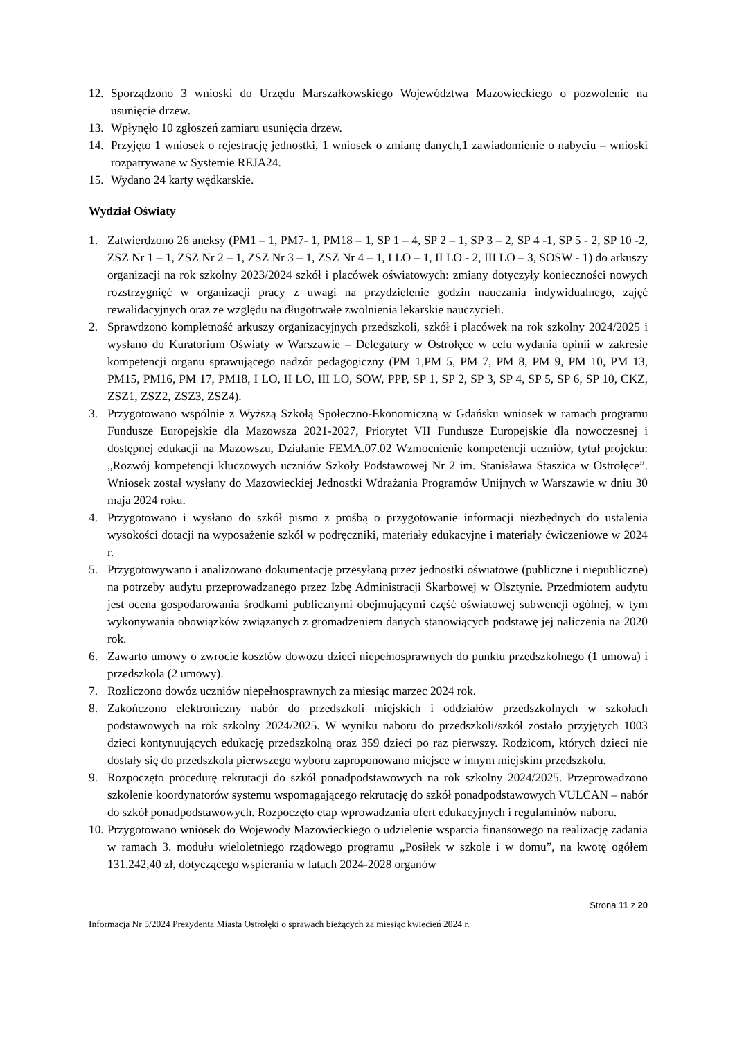12. Sporządzono 3 wnioski do Urzędu Marszałkowskiego Województwa Mazowieckiego o pozwolenie na usunięcie drzew.
13. Wpłynęło 10 zgłoszeń zamiaru usunięcia drzew.
14. Przyjęto 1 wniosek o rejestrację jednostki, 1 wniosek o zmianę danych,1 zawiadomienie o nabyciu – wnioski rozpatrywane w Systemie REJA24.
15. Wydano 24 karty wędkarskie.
Wydział Oświaty
1. Zatwierdzono 26 aneksy (PM1 – 1, PM7- 1, PM18 – 1, SP 1 – 4, SP 2 – 1, SP 3 – 2, SP 4 -1, SP 5 - 2, SP 10 -2, ZSZ Nr 1 – 1, ZSZ Nr 2 – 1, ZSZ Nr 3 – 1, ZSZ Nr 4 – 1, I LO – 1, II LO - 2, III LO – 3, SOSW - 1) do arkuszy organizacji na rok szkolny 2023/2024 szkół i placówek oświatowych: zmiany dotyczyły konieczności nowych rozstrzygnięć w organizacji pracy z uwagi na przydzielenie godzin nauczania indywidualnego, zajęć rewalidacyjnych oraz ze względu na długotrwałe zwolnienia lekarskie nauczycieli.
2. Sprawdzono kompletność arkuszy organizacyjnych przedszkoli, szkół i placówek na rok szkolny 2024/2025 i wysłano do Kuratorium Oświaty w Warszawie – Delegatury w Ostrołęce w celu wydania opinii w zakresie kompetencji organu sprawującego nadzór pedagogiczny (PM 1,PM 5, PM 7, PM 8, PM 9, PM 10, PM 13, PM15, PM16, PM 17, PM18, I LO, II LO, III LO, SOW, PPP, SP 1, SP 2, SP 3, SP 4, SP 5, SP 6, SP 10, CKZ, ZSZ1, ZSZ2, ZSZ3, ZSZ4).
3. Przygotowano wspólnie z Wyższą Szkołą Społeczno-Ekonomiczną w Gdańsku wniosek w ramach programu Fundusze Europejskie dla Mazowsza 2021-2027, Priorytet VII Fundusze Europejskie dla nowoczesnej i dostępnej edukacji na Mazowszu, Działanie FEMA.07.02 Wzmocnienie kompetencji uczniów, tytuł projektu: „Rozwój kompetencji kluczowych uczniów Szkoły Podstawowej Nr 2 im. Stanisława Staszica w Ostrołęce”. Wniosek został wysłany do Mazowieckiej Jednostki Wdrażania Programów Unijnych w Warszawie w dniu 30 maja 2024 roku.
4. Przygotowano i wysłano do szkół pismo z prośbą o przygotowanie informacji niezbędnych do ustalenia wysokości dotacji na wyposażenie szkół w podręczniki, materiały edukacyjne i materiały ćwiczeniowe w 2024 r.
5. Przygotowywano i analizowano dokumentację przesyłaną przez jednostki oświatowe (publiczne i niepubliczne) na potrzeby audytu przeprowadzanego przez Izbę Administracji Skarbowej w Olsztynie. Przedmiotem audytu jest ocena gospodarowania środkami publicznymi obejmującymi część oświatowej subwencji ogólnej, w tym wykonywania obowiązków związanych z gromadzeniem danych stanowiących podstawę jej naliczenia na 2020 rok.
6. Zawarto umowy o zwrocie kosztów dowozu dzieci niepełnosprawnych do punktu przedszkolnego (1 umowa) i przedszkola (2 umowy).
7. Rozliczono dowóz uczniów niepełnosprawnych za miesiąc marzec 2024 rok.
8. Zakończono elektroniczny nabór do przedszkoli miejskich i oddziałów przedszkolnych w szkołach podstawowych na rok szkolny 2024/2025. W wyniku naboru do przedszkoli/szkół zostało przyjętych 1003 dzieci kontynuujących edukację przedszkolną oraz 359 dzieci po raz pierwszy. Rodzicom, których dzieci nie dostały się do przedszkola pierwszego wyboru zaproponowano miejsce w innym miejskim przedszkolu.
9. Rozpoczęto procedurę rekrutacji do szkół ponadpodstawowych na rok szkolny 2024/2025. Przeprowadzono szkolenie koordynatorów systemu wspomagającego rekrutację do szkół ponadpodstawowych VULCAN – nabór do szkół ponadpodstawowych. Rozpoczęto etap wprowadzania ofert edukacyjnych i regulaminów naboru.
10. Przygotowano wniosek do Wojewody Mazowieckiego o udzielenie wsparcia finansowego na realizację zadania w ramach 3. modułu wieloletniego rządowego programu „Posiłek w szkole i w domu”, na kwotę ogółem 131.242,40 zł, dotyczącego wspierania w latach 2024-2028 organów
Strona 11 z 20
Informacja Nr 5/2024 Prezydenta Miasta Ostrołęki o sprawach bieżących za miesiąc kwiecień 2024 r.